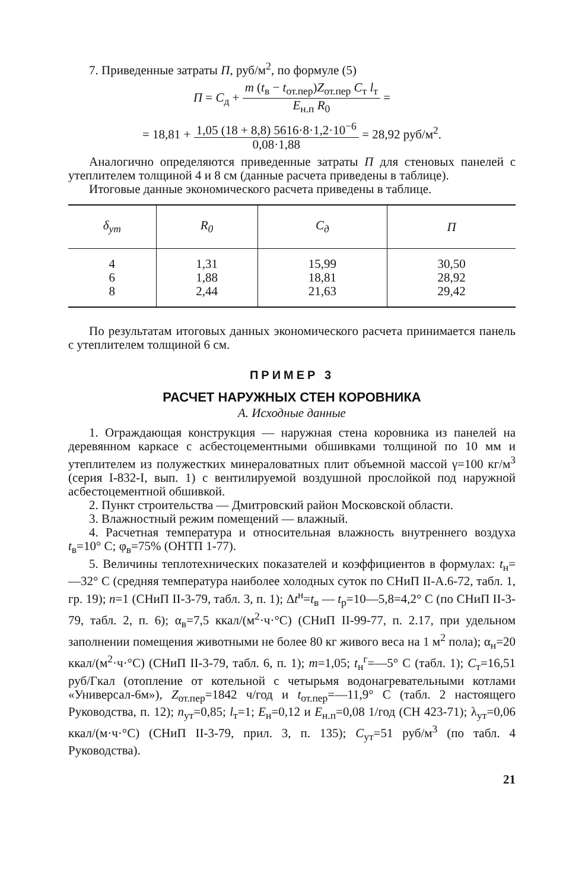7. Приведенные затраты П, руб/м<sup>2</sup>, по формуле (5)
П = С<sub>д</sub> + m (t<sub>в</sub> − t<sub>от.пер</sub>)Z<sub>от.пер</sub> С<sub>т</sub> l<sub>т</sub> Е<sub>н.п</sub> R<sub>0</sub> =
= 18,81 + 1,05 (18 + 8,8) 5616·8·1,2·10<sup>−6</sup> 0,08·1,88 = 28,92 руб/м<sup>2</sup>.
Аналогично определяются приведенные затраты П для стеновых панелей с утеплителем толщиной 4 и 8 см (данные расчета приведены в таблице).
Итоговые данные экономического расчета приведены в таблице.
| δ<sub>ут</sub> | R<sub>0</sub> | С<sub>д</sub> | П |
| --- | --- | --- | --- |
| 4 6 8 | 1,31 1,88 2,44 | 15,99 18,81 21,63 | 30,50 28,92 29,42 |
По результатам итоговых данных экономического расчета принимается панель с утеплителем толщиной 6 см.
ПРИМЕР 3
РАСЧЕТ НАРУЖНЫХ СТЕН КОРОВНИКА
А. Исходные данные
1. Ограждающая конструкция — наружная стена коровника из панелей на деревянном каркасе с асбестоцементными обшивками толщиной по 10 мм и утеплителем из полужестких минераловатных плит объемной массой γ=100 кг/м<sup>3</sup> (серия I-832-I, вып. 1) с вентилируемой воздушной прослойкой под наружной асбестоцементной обшивкой.
2. Пункт строительства — Дмитровский район Московской области.
3. Влажностный режим помещений — влажный.
4. Расчетная температура и относительная влажность внутреннего воздуха t<sub>в</sub>=10° С; φ<sub>в</sub>=75% (ОНТП 1-77).
5. Величины теплотехнических показателей и коэффициентов в формулах: t<sub>н</sub>=—32° С (средняя температура наиболее холодных суток по СНиП II-А.6-72, табл. 1, гр. 19); n=1 (СНиП II-3-79, табл. 3, п. 1); Δt<sup>н</sup>=t<sub>в</sub> — t<sub>р</sub>=10—5,8=4,2° С (по СНиП II-3-79, табл. 2, п. 6); α<sub>в</sub>=7,5 ккал/(м<sup>2</sup>·ч·°С) (СНиП II-99-77, п. 2.17, при удельном заполнении помещения животными не более 80 кг живого веса на 1 м<sup>2</sup> пола); α<sub>н</sub>=20 ккал/(м<sup>2</sup>·ч·°С) (СНиП II-3-79, табл. 6, п. 1); m=1,05; t<sub>н</sub><sup>г</sup>=—5° С (табл. 1); С<sub>т</sub>=16,51 руб/Гкал (отопление от котельной с четырьмя водонагревательными котлами «Универсал-6м»), Z<sub>от.пер</sub>=1842 ч/год и t<sub>от.пер</sub>=—11,9° С (табл. 2 настоящего Руководства, п. 12); n<sub>ут</sub>=0,85; l<sub>т</sub>=1; Е<sub>н</sub>=0,12 и Е<sub>н.п</sub>=0,08 1/год (СН 423-71); λ<sub>ут</sub>=0,06 ккал/(м·ч·°С) (СНиП II-3-79, прил. 3, п. 135); С<sub>ут</sub>=51 руб/м<sup>3</sup> (по табл. 4 Руководства).
21